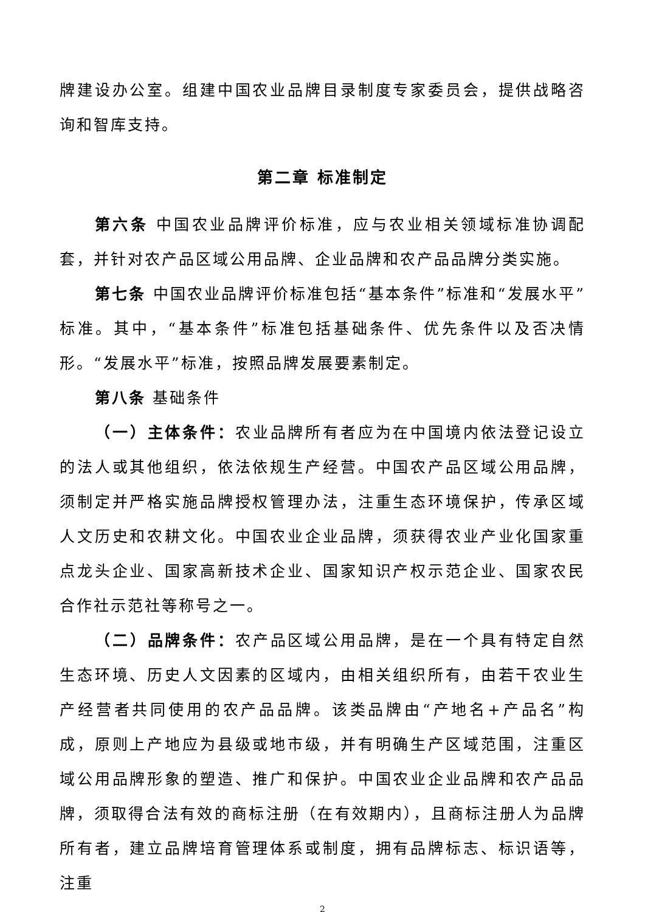牌建设办公室。组建中国农业品牌目录制度专家委员会，提供战略咨询和智库支持。
第二章 标准制定
第六条 中国农业品牌评价标准，应与农业相关领域标准协调配套，并针对农产品区域公用品牌、企业品牌和农产品品牌分类实施。
第七条 中国农业品牌评价标准包括“基本条件”标准和“发展水平”标准。其中，“基本条件”标准包括基础条件、优先条件以及否决情形。“发展水平”标准，按照品牌发展要素制定。
第八条 基础条件
（一）主体条件：农业品牌所有者应为在中国境内依法登记设立的法人或其他组织，依法依规生产经营。中国农产品区域公用品牌，须制定并严格实施品牌授权管理办法，注重生态环境保护，传承区域人文历史和农耕文化。中国农业企业品牌，须获得农业产业化国家重点龙头企业、国家高新技术企业、国家知识产权示范企业、国家农民合作社示范社等称号之一。
（二）品牌条件：农产品区域公用品牌，是在一个具有特定自然生态环境、历史人文因素的区域内，由相关组织所有，由若干农业生产经营者共同使用的农产品品牌。该类品牌由“产地名+产品名”构成，原则上产地应为县级或地市级，并有明确生产区域范围，注重区域公用品牌形象的塑造、推广和保护。中国农业企业品牌和农产品品牌，须取得合法有效的商标注册（在有效期内），且商标注册人为品牌所有者，建立品牌培育管理体系或制度，拥有品牌标志、标识语等，注重
2